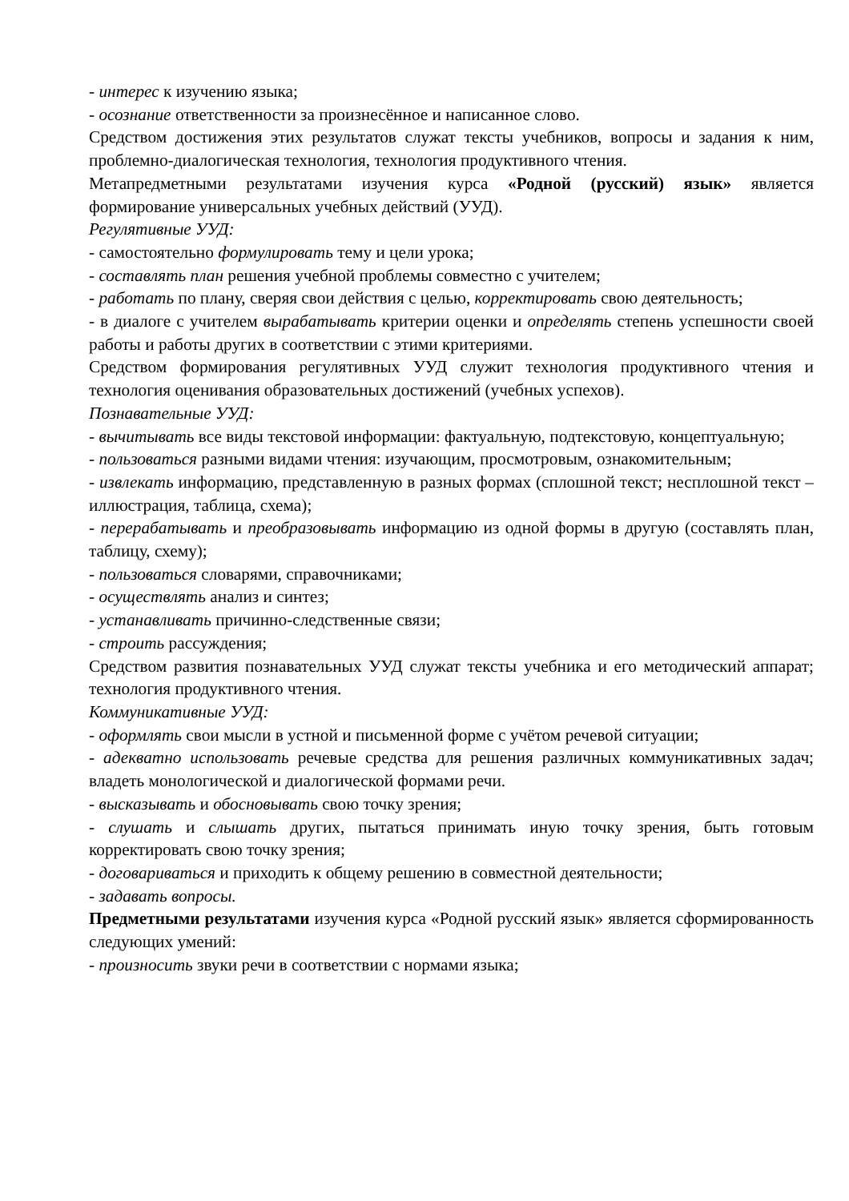- интерес к изучению языка;
- осознание ответственности за произнесённое и написанное слово.
Средством достижения этих результатов служат тексты учебников, вопросы и задания к ним, проблемно-диалогическая технология, технология продуктивного чтения.
Метапредметными результатами изучения курса «Родной (русский) язык» является формирование универсальных учебных действий (УУД).
Регулятивные УУД:
- самостоятельно формулировать тему и цели урока;
- составлять план решения учебной проблемы совместно с учителем;
- работать по плану, сверяя свои действия с целью, корректировать свою деятельность;
- в диалоге с учителем вырабатывать критерии оценки и определять степень успешности своей работы и работы других в соответствии с этими критериями.
Средством формирования регулятивных УУД служит технология продуктивного чтения и технология оценивания образовательных достижений (учебных успехов).
Познавательные УУД:
- вычитывать все виды текстовой информации: фактуальную, подтекстовую, концептуальную;
- пользоваться разными видами чтения: изучающим, просмотровым, ознакомительным;
- извлекать информацию, представленную в разных формах (сплошной текст; несплошной текст – иллюстрация, таблица, схема);
- перерабатывать и преобразовывать информацию из одной формы в другую (составлять план, таблицу, схему);
- пользоваться словарями, справочниками;
- осуществлять анализ и синтез;
- устанавливать причинно-следственные связи;
- строить рассуждения;
Средством развития познавательных УУД служат тексты учебника и его методический аппарат; технология продуктивного чтения.
Коммуникативные УУД:
- оформлять свои мысли в устной и письменной форме с учётом речевой ситуации;
- адекватно использовать речевые средства для решения различных коммуникативных задач; владеть монологической и диалогической формами речи.
- высказывать и обосновывать свою точку зрения;
- слушать и слышать других, пытаться принимать иную точку зрения, быть готовым корректировать свою точку зрения;
- договариваться и приходить к общему решению в совместной деятельности;
- задавать вопросы.
Предметными результатами изучения курса «Родной русский язык» является сформированность следующих умений:
- произносить звуки речи в соответствии с нормами языка;